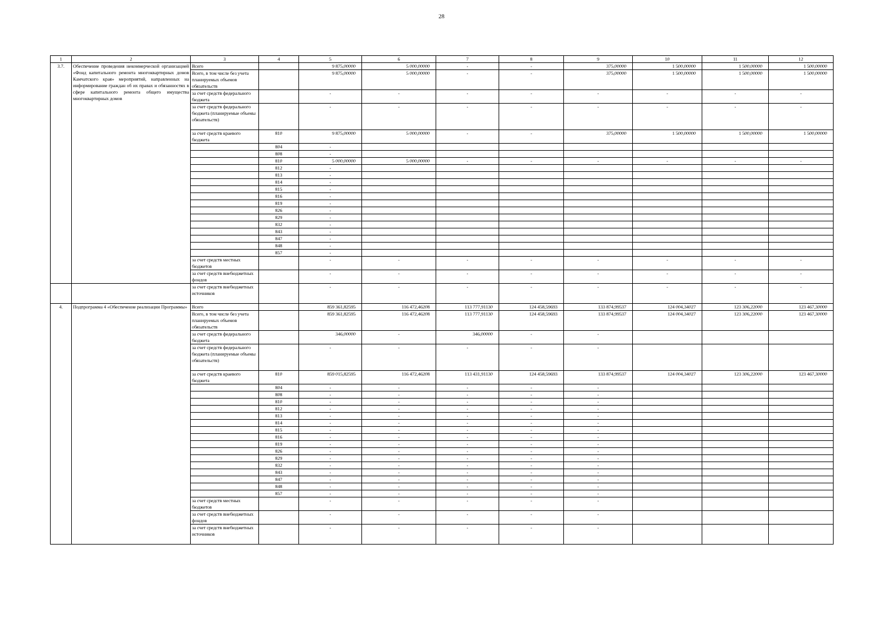28
| 1 | 2 | 3 | 4 | 5 | 6 | 7 | 8 | 9 | 10 | 11 | 12 |
| --- | --- | --- | --- | --- | --- | --- | --- | --- | --- | --- | --- |
| 3.7. | Обеспечение проведения некоммерческой организацией «Фонд капитального ремонта многоквартирных домов Камчатского края» мероприятий, направленных на информирование граждан об их правах и обязанностях в сфере капитального ремонта общего имущества многоквартирных домов | Всего | | 9 875,00000 | 5 000,00000 | - | - | 375,00000 | 1 500,00000 | 1 500,00000 | 1 500,00000 |
| | | Всего, в том числе без учета планируемых объемов обязательств | | 9 875,00000 | 5 000,00000 | - | - | 375,00000 | 1 500,00000 | 1 500,00000 | 1 500,00000 |
| | | за счет средств федерального бюджета | | - | - | - | - | - | - | - | - |
| | | за счет средств федерального бюджета (планируемые объемы обязательств) | | - | - | - | - | - | - | - | - |
| | | за счет средств краевого бюджета | 810 | 9 875,00000 | 5 000,00000 | - | - | 375,00000 | 1 500,00000 | 1 500,00000 | 1 500,00000 |
| | | | 804 | - | | | | | | | |
| | | | 808 | - | | | | | | | |
| | | | 810 | 5 000,00000 | 5 000,00000 | - | - | - | - | - | - |
| | | | 812 | - | | | | | | | |
| | | | 813 | - | | | | | | | |
| | | | 814 | - | | | | | | | |
| | | | 815 | - | | | | | | | |
| | | | 816 | - | | | | | | | |
| | | | 819 | - | | | | | | | |
| | | | 826 | - | | | | | | | |
| | | | 829 | - | | | | | | | |
| | | | 832 | - | | | | | | | |
| | | | 843 | - | | | | | | | |
| | | | 847 | - | | | | | | | |
| | | | 848 | - | | | | | | | |
| | | | 857 | - | | | | | | | |
| | | за счет средств местных бюджетов | | - | - | - | - | - | - | - | - |
| | | за счет средств внебюджетных фондов | | - | - | - | - | - | - | - | - |
| | | за счет средств внебюджетных источников | | - | - | - | - | - | - | - | - |
| 4. | Подпрограмма 4 «Обеспечение реализации Программы» | Всего | | 859 361,82595 | 116 472,46208 | 113 777,91130 | 124 458,59693 | 133 874,99537 | 124 004,34027 | 123 306,22000 | 123 467,30000 |
| | | Всего, в том числе без учета планируемых объемов обязательств | | 859 361,82595 | 116 472,46208 | 113 777,91130 | 124 458,59693 | 133 874,99537 | 124 004,34027 | 123 306,22000 | 123 467,30000 |
| | | за счет средств федерального бюджета | | 346,00000 | - | 346,00000 | - | - | | | |
| | | за счет средств федерального бюджета (планируемые объемы обязательств) | | - | - | - | - | - | | | |
| | | за счет средств краевого бюджета | 810 | 859 015,82595 | 116 472,46208 | 113 431,91130 | 124 458,59693 | 133 874,99537 | 124 004,34027 | 123 306,22000 | 123 467,30000 |
| | | | 804 | - | - | - | - | - | | | |
| | | | 808 | - | - | - | - | - | | | |
| | | | 810 | - | - | - | - | - | | | |
| | | | 812 | - | - | - | - | - | | | |
| | | | 813 | - | - | - | - | - | | | |
| | | | 814 | - | - | - | - | - | | | |
| | | | 815 | - | - | - | - | - | | | |
| | | | 816 | - | - | - | - | - | | | |
| | | | 819 | - | - | - | - | - | | | |
| | | | 826 | - | - | - | - | - | | | |
| | | | 829 | - | - | - | - | - | | | |
| | | | 832 | - | - | - | - | - | | | |
| | | | 843 | - | - | - | - | - | | | |
| | | | 847 | - | - | - | - | - | | | |
| | | | 848 | - | - | - | - | - | | | |
| | | | 857 | - | - | - | - | - | | | |
| | | за счет средств местных бюджетов | | - | - | - | - | - | | | |
| | | за счет средств внебюджетных фондов | | - | - | - | - | - | | | |
| | | за счет средств внебюджетных источников | | - | - | - | - | - | | | |